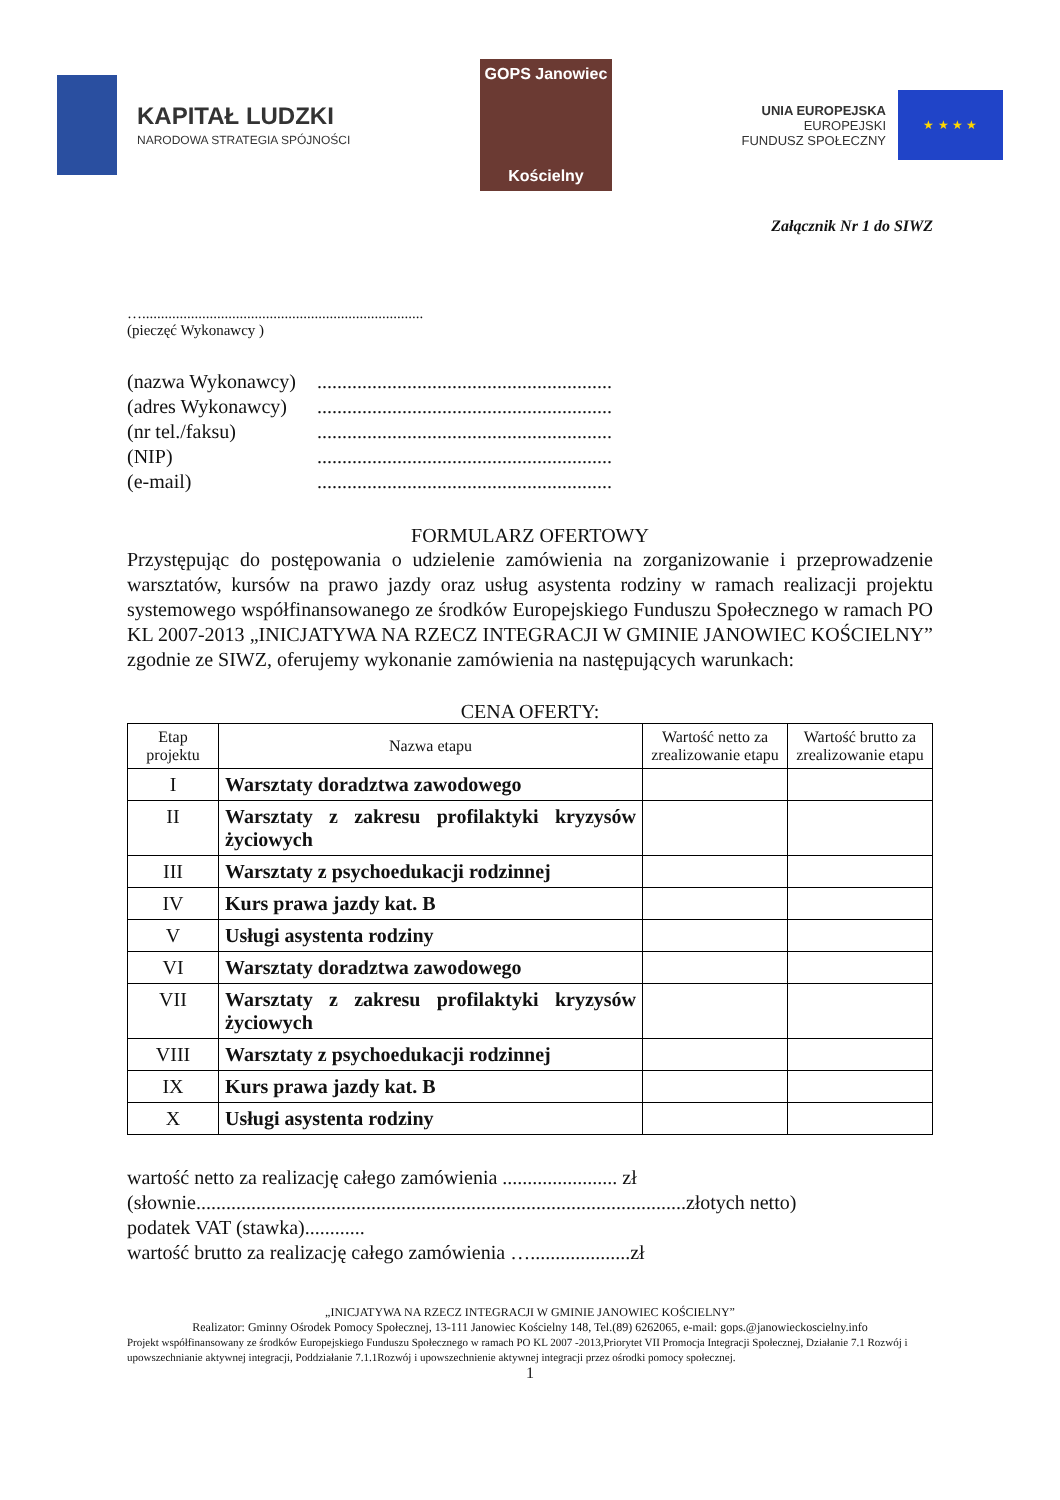KAPITAŁ LUDZKI
NARODOWA STRATEGIA SPÓJNOŚCI
GOPS Janowiec
Kościelny
UNIA EUROPEJSKA
EUROPEJSKI
FUNDUSZ SPOŁECZNY
★ ★ ★ ★
Załącznik Nr 1 do SIWZ
…...........................................................................
(pieczęć Wykonawcy )
(nazwa Wykonawcy) ...........................................................
(adres Wykonawcy) ...........................................................
(nr tel./faksu) ...........................................................
(NIP) ...........................................................
(e-mail) ...........................................................
FORMULARZ OFERTOWY
Przystępując do postępowania o udzielenie zamówienia na zorganizowanie i przeprowadzenie warsztatów, kursów na prawo jazdy oraz usług asystenta rodziny w ramach realizacji projektu systemowego współfinansowanego ze środków Europejskiego Funduszu Społecznego w ramach PO KL 2007-2013 „INICJATYWA NA RZECZ INTEGRACJI W GMINIE JANOWIEC KOŚCIELNY” zgodnie ze SIWZ, oferujemy wykonanie zamówienia na następujących warunkach:
CENA OFERTY:
| Etap projektu | Nazwa etapu | Wartość netto za zrealizowanie etapu | Wartość brutto za zrealizowanie etapu |
| --- | --- | --- | --- |
| I | Warsztaty doradztwa zawodowego | | |
| II | Warsztaty z zakresu profilaktyki kryzysów życiowych | | |
| III | Warsztaty z psychoedukacji rodzinnej | | |
| IV | Kurs prawa jazdy kat. B | | |
| V | Usługi asystenta rodziny | | |
| VI | Warsztaty doradztwa zawodowego | | |
| VII | Warsztaty z zakresu profilaktyki kryzysów życiowych | | |
| VIII | Warsztaty z psychoedukacji rodzinnej | | |
| IX | Kurs prawa jazdy kat. B | | |
| X | Usługi asystenta rodziny | | |
wartość netto za realizację całego zamówienia ....................... zł
(słownie..................................................................................................złotych netto)
podatek VAT (stawka)............
wartość brutto za realizację całego zamówienia …....................zł
„INICJATYWA NA RZECZ INTEGRACJI W GMINIE JANOWIEC KOŚCIELNY”
Realizator: Gminny Ośrodek Pomocy Społecznej, 13-111 Janowiec Kościelny 148, Tel.(89) 6262065, e-mail: gops.@janowieckoscielny.info
Projekt współfinansowany ze środków Europejskiego Funduszu Społecznego w ramach PO KL 2007 -2013,Priorytet VII Promocja Integracji Społecznej, Działanie 7.1 Rozwój i upowszechnianie aktywnej integracji, Poddziałanie 7.1.1Rozwój i upowszechnienie aktywnej integracji przez ośrodki pomocy społecznej.
1